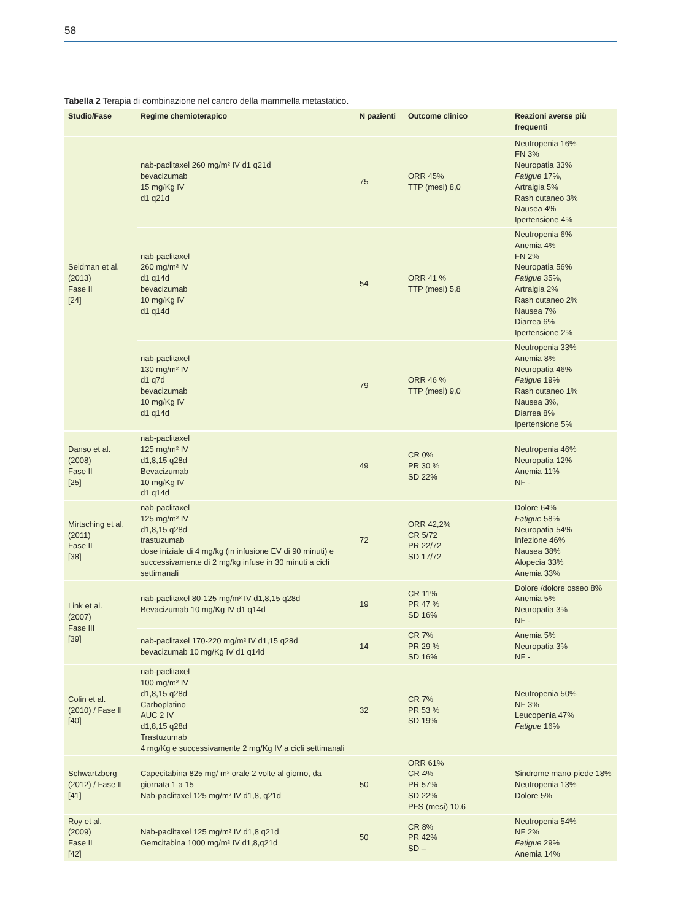58
Tabella 2 Terapia di combinazione nel cancro della mammella metastatico.
| Studio/Fase | Regime chemioterapico | N pazienti | Outcome clinico | Reazioni averse più frequenti |
| --- | --- | --- | --- | --- |
| Seidman et al. (2013) Fase II [24] | nab-paclitaxel 260 mg/m² IV d1 q21d bevacizumab 15 mg/Kg IV d1 q21d | 75 | ORR 45% TTP (mesi) 8,0 | Neutropenia 16% FN 3% Neuropatia 33% Fatigue 17%, Artralgia 5% Rash cutaneo 3% Nausea 4% Ipertensione 4% |
| | nab-paclitaxel 260 mg/m² IV d1 q14d bevacizumab 10 mg/Kg IV d1 q14d | 54 | ORR 41 % TTP (mesi) 5,8 | Neutropenia 6% Anemia 4% FN 2% Neuropatia 56% Fatigue 35%, Artralgia 2% Rash cutaneo 2% Nausea 7% Diarrea 6% Ipertensione 2% |
| | nab-paclitaxel 130 mg/m² IV d1 q7d bevacizumab 10 mg/Kg IV d1 q14d | 79 | ORR 46 % TTP (mesi) 9,0 | Neutropenia 33% Anemia 8% Neuropatia 46% Fatigue 19% Rash cutaneo 1% Nausea 3%, Diarrea 8% Ipertensione 5% |
| Danso et al. (2008) Fase II [25] | nab-paclitaxel 125 mg/m² IV d1,8,15 q28d Bevacizumab 10 mg/Kg IV d1 q14d | 49 | CR 0% PR 30 % SD 22% | Neutropenia 46% Neuropatia 12% Anemia 11% NF - |
| Mirtsching et al. (2011) Fase II [38] | nab-paclitaxel 125 mg/m² IV d1,8,15 q28d trastuzumab dose iniziale di 4 mg/kg (in infusione EV di 90 minuti) e successivamente di 2 mg/kg infuse in 30 minuti a cicli settimanali | 72 | ORR 42,2% CR 5/72 PR 22/72 SD 17/72 | Dolore 64% Fatigue 58% Neuropatia 54% Infezione 46% Nausea 38% Alopecia 33% Anemia 33% |
| Link et al. (2007) Fase III [39] | nab-paclitaxel 80-125 mg/m² IV d1,8,15 q28d Bevacizumab 10 mg/Kg IV d1 q14d | 19 | CR 11% PR 47 % SD 16% | Dolore /dolore osseo 8% Anemia 5% Neuropatia 3% NF - |
| | nab-paclitaxel 170-220 mg/m² IV d1,15 q28d bevacizumab 10 mg/Kg IV d1 q14d | 14 | CR 7% PR 29 % SD 16% | Anemia 5% Neuropatia 3% NF - |
| Colin et al. (2010) / Fase II [40] | nab-paclitaxel 100 mg/m² IV d1,8,15 q28d Carboplatino AUC 2 IV d1,8,15 q28d Trastuzumab 4 mg/Kg e successivamente 2 mg/Kg IV a cicli settimanali | 32 | CR 7% PR 53 % SD 19% | Neutropenia 50% NF 3% Leucopenia 47% Fatigue 16% |
| Schwartzberg (2012) / Fase II [41] | Capecitabina 825 mg/ m² orale 2 volte al giorno, da giornata 1 a 15 Nab-paclitaxel 125 mg/m² IV d1,8, q21d | 50 | ORR 61% CR 4% PR 57% SD 22% PFS (mesi) 10.6 | Sindrome mano-piede 18% Neutropenia 13% Dolore 5% |
| Roy et al. (2009) Fase II [42] | Nab-paclitaxel 125 mg/m² IV d1,8 q21d Gemcitabina 1000 mg/m² IV d1,8,q21d | 50 | CR 8% PR 42% SD – | Neutropenia 54% NF 2% Fatigue 29% Anemia 14% |